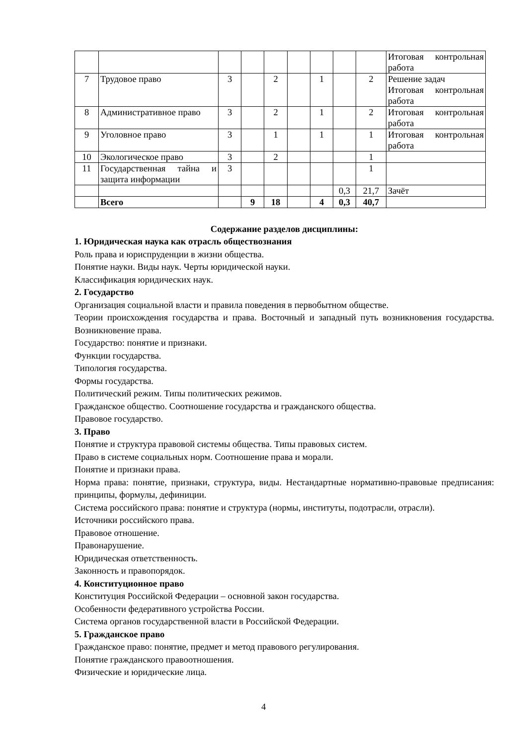| | | | | | | | | | Итоговая контрольная работа |
| 7 | Трудовое право | 3 | | 2 | | 1 | | 2 | Решение задач Итоговая контрольная работа |
| 8 | Административное право | 3 | | 2 | | 1 | | 2 | Итоговая контрольная работа |
| 9 | Уголовное право | 3 | | 1 | | 1 | | 1 | Итоговая контрольная работа |
| 10 | Экологическое право | 3 | | 2 | | | | 1 | |
| 11 | Государственная тайна и защита информации | 3 | | | | | | 1 | |
| | | | | | | | 0,3 | 21,7 | Зачёт |
| | Всего | | 9 | 18 | | 4 | 0,3 | 40,7 | |
Содержание разделов дисциплины:
1. Юридическая наука как отрасль обществознания
Роль права и юриспруденции в жизни общества.
Понятие науки. Виды наук. Черты юридической науки.
Классификация юридических наук.
2. Государство
Организация социальной власти и правила поведения в первобытном обществе.
Теории происхождения государства и права. Восточный и западный путь возникновения государства. Возникновение права.
Государство: понятие и признаки.
Функции государства.
Типология государства.
Формы государства.
Политический режим. Типы политических режимов.
Гражданское общество. Соотношение государства и гражданского общества.
Правовое государство.
3. Право
Понятие и структура правовой системы общества. Типы правовых систем.
Право в системе социальных норм. Соотношение права и морали.
Понятие и признаки права.
Норма права: понятие, признаки, структура, виды. Нестандартные нормативно-правовые предписания: принципы, формулы, дефиниции.
Система российского права: понятие и структура (нормы, институты, подотрасли, отрасли).
Источники российского права.
Правовое отношение.
Правонарушение.
Юридическая ответственность.
Законность и правопорядок.
4. Конституционное право
Конституция Российской Федерации – основной закон государства.
Особенности федеративного устройства России.
Система органов государственной власти в Российской Федерации.
5. Гражданское право
Гражданское право: понятие, предмет и метод правового регулирования.
Понятие гражданского правоотношения.
Физические и юридические лица.
4